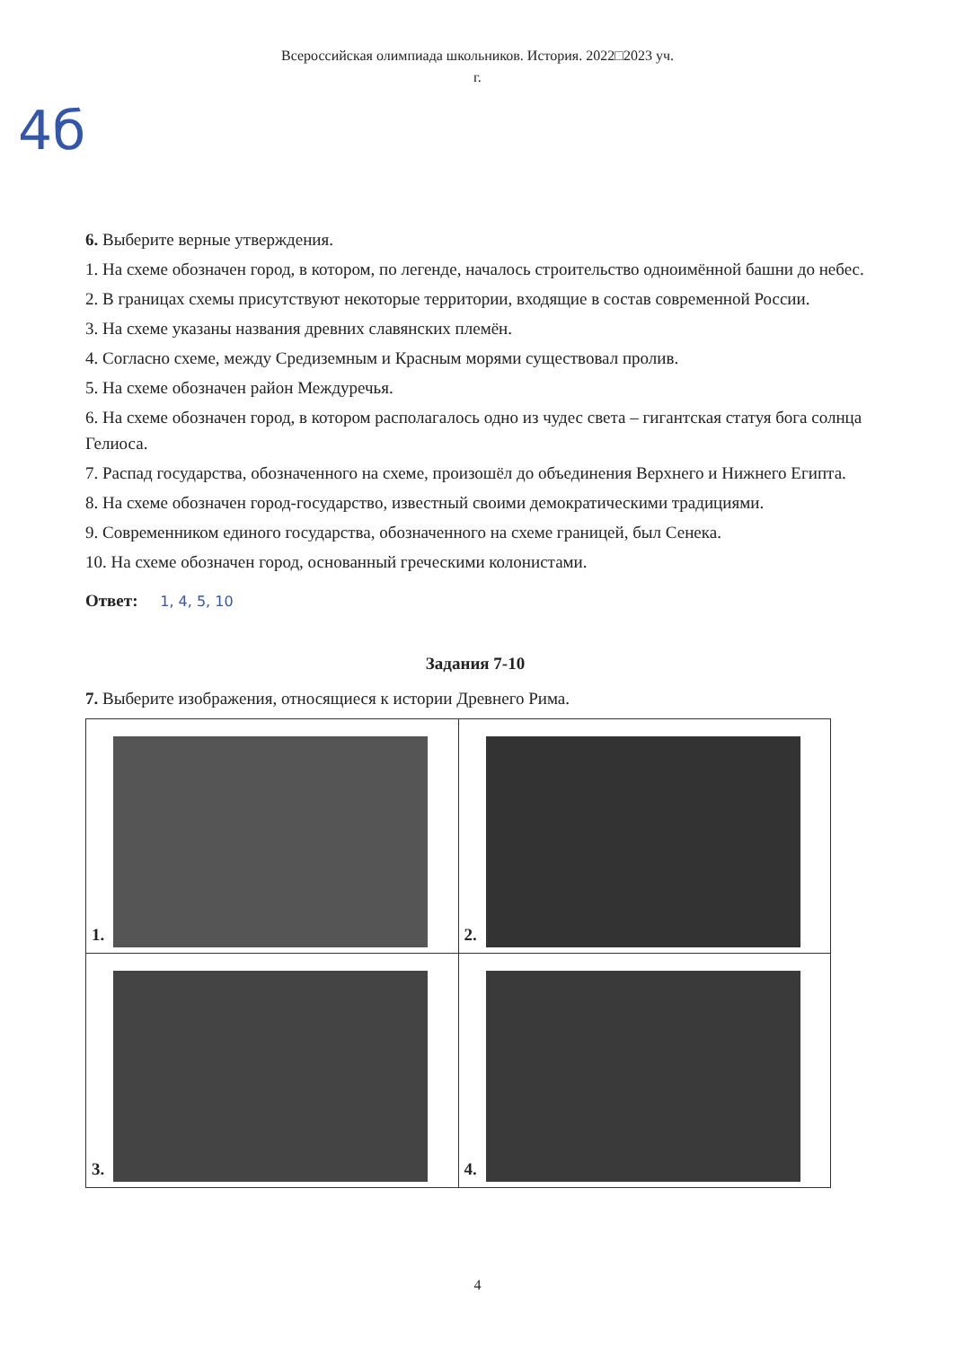Всероссийская олимпиада школьников. История. 2022□2023 уч.
г.
4б
6. Выберите верные утверждения.
1. На схеме обозначен город, в котором, по легенде, началось строительство одноимённой башни до небес.
2. В границах схемы присутствуют некоторые территории, входящие в состав современной России.
3. На схеме указаны названия древних славянских племён.
4. Согласно схеме, между Средиземным и Красным морями существовал пролив.
5. На схеме обозначен район Междуречья.
6. На схеме обозначен город, в котором располагалось одно из чудес света – гигантская статуя бога солнца Гелиоса.
7. Распад государства, обозначенного на схеме, произошёл до объединения Верхнего и Нижнего Египта.
8. На схеме обозначен город-государство, известный своими демократическими традициями.
9. Современником единого государства, обозначенного на схеме границей, был Сенека.
10. На схеме обозначен город, основанный греческими колонистами.
Ответ: 1, 4, 5, 10
Задания 7-10
7. Выберите изображения, относящиеся к истории Древнего Рима.
| 1. | 2. |
| 3. | 4. |
4